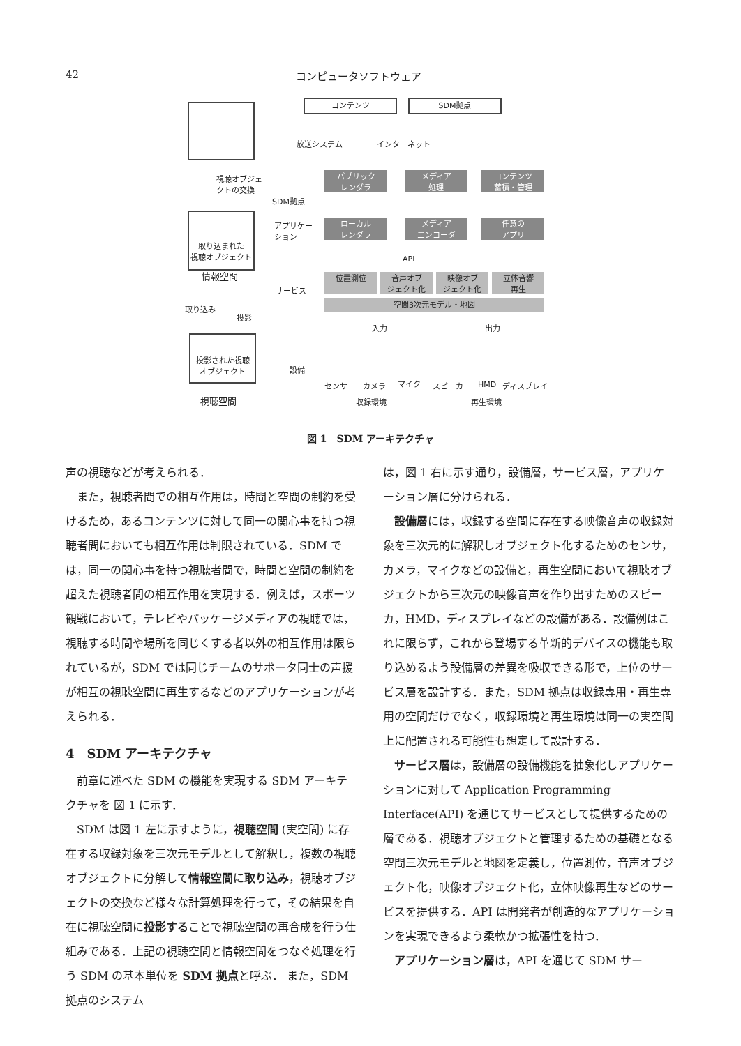42 コンピュータソフトウェア
視聴オブジェ
クトの交換
取り込まれた
視聴オブジェクト
情報空間
取り込み
投影
投影された視聴
オブジェクト
視聴空間
コンテンツ SDM拠点
放送システム インターネット
パブリック
レンダラ
メディア
処理
コンテンツ
蓄積・管理
SDM拠点
アプリケー
ション
ローカル
レンダラ
メディア
エンコーダ
任意の
アプリ
API
サービス
位置測位
音声オブ
ジェクト化
映像オブ
ジェクト化
立体音響
再生
空間3次元モデル・地図
入力 出力
設備
センサ カメラ マイク スピーカ HMD ディスプレイ
収録環境 再生環境
図 1　SDM アーキテクチャ
声の視聴などが考えられる．
また，視聴者間での相互作用は，時間と空間の制約を受けるため，あるコンテンツに対して同一の関心事を持つ視聴者間においても相互作用は制限されている．SDM では，同一の関心事を持つ視聴者間で，時間と空間の制約を超えた視聴者間の相互作用を実現する．例えば，スポーツ観戦において，テレビやパッケージメディアの視聴では，視聴する時間や場所を同じくする者以外の相互作用は限られているが，SDM では同じチームのサポータ同士の声援が相互の視聴空間に再生するなどのアプリケーションが考えられる．
4　SDM アーキテクチャ
前章に述べた SDM の機能を実現する SDM アーキテクチャを 図 1 に示す．
SDM は図 1 左に示すように，視聴空間 (実空間) に存在する収録対象を三次元モデルとして解釈し，複数の視聴オブジェクトに分解して情報空間に取り込み，視聴オブジェクトの交換など様々な計算処理を行って，その結果を自在に視聴空間に投影することで視聴空間の再合成を行う仕組みである．上記の視聴空間と情報空間をつなぐ処理を行う SDM の基本単位を SDM 拠点と呼ぶ． また，SDM 拠点のシステム
は，図 1 右に示す通り，設備層，サービス層，アプリケーション層に分けられる．
設備層には，収録する空間に存在する映像音声の収録対象を三次元的に解釈しオブジェクト化するためのセンサ，カメラ，マイクなどの設備と，再生空間において視聴オブジェクトから三次元の映像音声を作り出すためのスピーカ，HMD，ディスプレイなどの設備がある．設備例はこれに限らず，これから登場する革新的デバイスの機能も取り込めるよう設備層の差異を吸収できる形で，上位のサービス層を設計する．また，SDM 拠点は収録専用・再生専用の空間だけでなく，収録環境と再生環境は同一の実空間上に配置される可能性も想定して設計する．
サービス層は，設備層の設備機能を抽象化しアプリケーションに対して Application Programming Interface(API) を通じてサービスとして提供するための層である．視聴オブジェクトと管理するための基礎となる空間三次元モデルと地図を定義し，位置測位，音声オブジェクト化，映像オブジェクト化，立体映像再生などのサービスを提供する．API は開発者が創造的なアプリケーションを実現できるよう柔軟かつ拡張性を持つ．
アプリケーション層は，API を通じて SDM サー